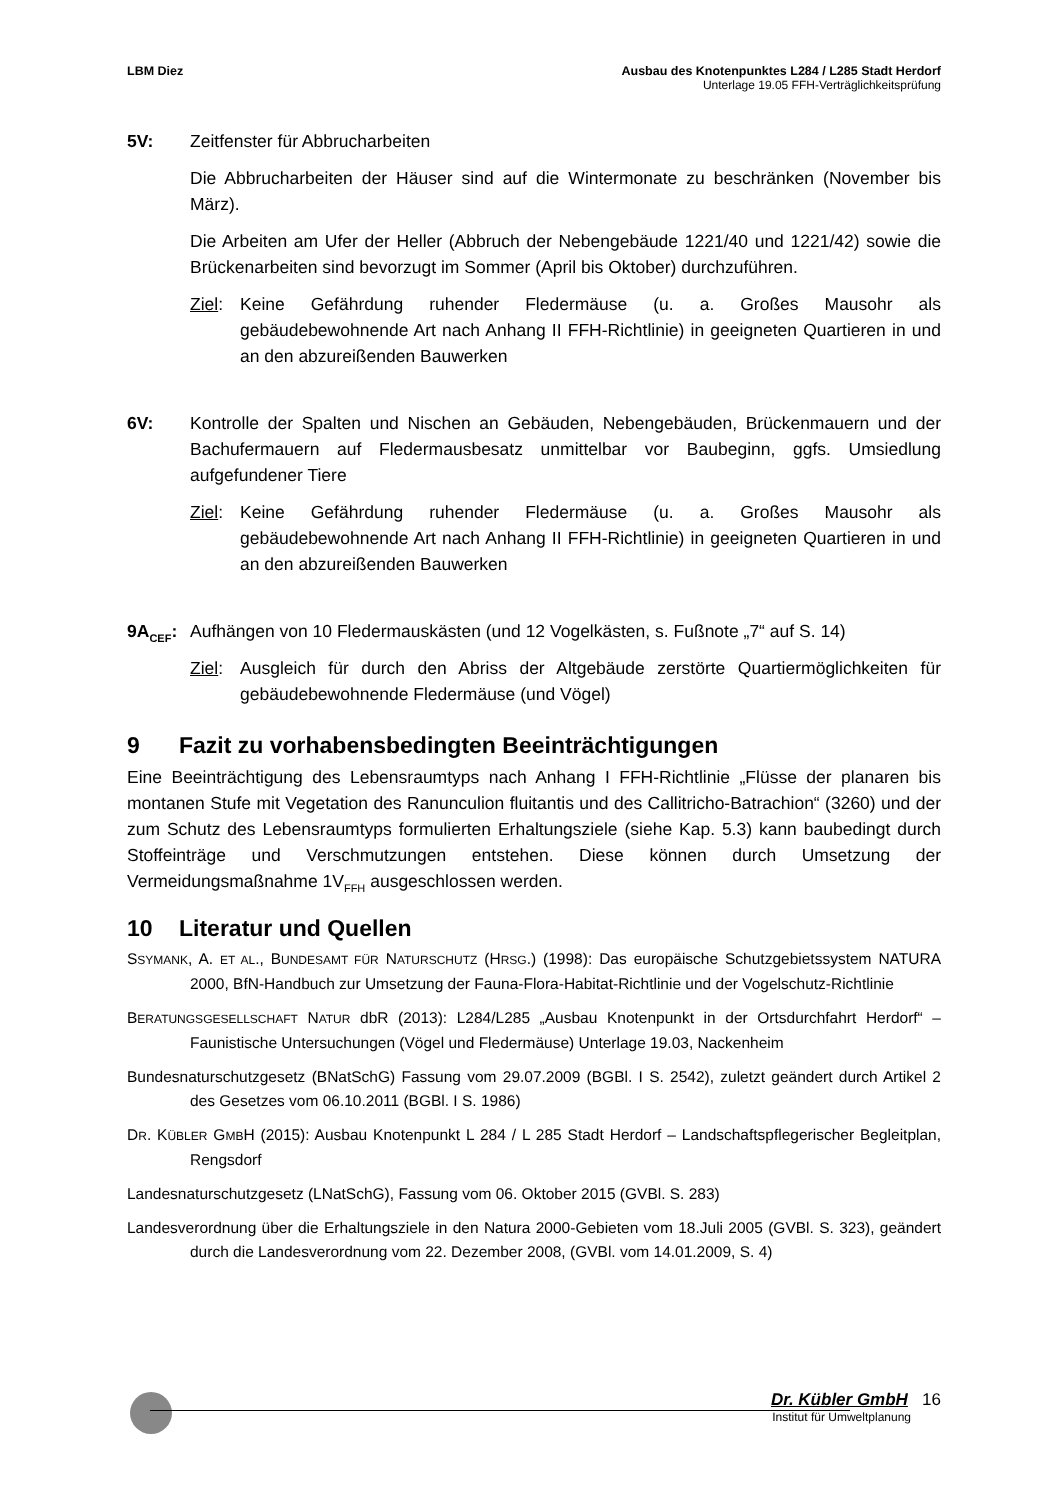LBM Diez Ausbau des Knotenpunktes L284 / L285 Stadt Herdorf
Unterlage 19.05 FFH-Verträglichkeitsprüfung
5V: Zeitfenster für Abbrucharbeiten
Die Abbrucharbeiten der Häuser sind auf die Wintermonate zu beschränken (November bis März).
Die Arbeiten am Ufer der Heller (Abbruch der Nebengebäude 1221/40 und 1221/42) sowie die Brückenarbeiten sind bevorzugt im Sommer (April bis Oktober) durchzuführen.
Ziel:
Keine Gefährdung ruhender Fledermäuse (u. a. Großes Mausohr als gebäudebewohnende Art nach Anhang II FFH-Richtlinie) in geeigneten Quartieren in und an den abzureißenden Bauwerken
6V: Kontrolle der Spalten und Nischen an Gebäuden, Nebengebäuden, Brückenmauern und der Bachufermauern auf Fledermausbesatz unmittelbar vor Baubeginn, ggfs. Umsiedlung aufgefundener Tiere
Ziel:
Keine Gefährdung ruhender Fledermäuse (u. a. Großes Mausohr als gebäudebewohnende Art nach Anhang II FFH-Richtlinie) in geeigneten Quartieren in und an den abzureißenden Bauwerken
9A<sub>CEF</sub>: Aufhängen von 10 Fledermauskästen (und 12 Vogelkästen, s. Fußnote „7“ auf S. 14)
Ziel:
Ausgleich für durch den Abriss der Altgebäude zerstörte Quartiermöglichkeiten für gebäudebewohnende Fledermäuse (und Vögel)
9 Fazit zu vorhabensbedingten Beeinträchtigungen
Eine Beeinträchtigung des Lebensraumtyps nach Anhang I FFH-Richtlinie „Flüsse der planaren bis montanen Stufe mit Vegetation des Ranunculion fluitantis und des Callitricho-Batrachion“ (3260) und der zum Schutz des Lebensraumtyps formulierten Erhaltungsziele (siehe Kap. 5.3) kann baubedingt durch Stoffeinträge und Verschmutzungen entstehen. Diese können durch Umsetzung der Vermeidungsmaßnahme 1V<sub>FFH</sub> ausgeschlossen werden.
10 Literatur und Quellen
SSYMANK, A. ET AL., BUNDESAMT FÜR NATURSCHUTZ (HRSG.) (1998): Das europäische Schutzgebietssystem NATURA 2000, BfN-Handbuch zur Umsetzung der Fauna-Flora-Habitat-Richtlinie und der Vogelschutz-Richtlinie
BERATUNGSGESELLSCHAFT NATUR dbR (2013): L284/L285 „Ausbau Knotenpunkt in der Ortsdurchfahrt Herdorf“ – Faunistische Untersuchungen (Vögel und Fledermäuse) Unterlage 19.03, Nackenheim
Bundesnaturschutzgesetz (BNatSchG) Fassung vom 29.07.2009 (BGBl. I S. 2542), zuletzt geändert durch Artikel 2 des Gesetzes vom 06.10.2011 (BGBl. I S. 1986)
DR. KÜBLER GMBH (2015): Ausbau Knotenpunkt L 284 / L 285 Stadt Herdorf – Landschaftspflegerischer Begleitplan, Rengsdorf
Landesnaturschutzgesetz (LNatSchG), Fassung vom 06. Oktober 2015 (GVBl. S. 283)
Landesverordnung über die Erhaltungsziele in den Natura 2000-Gebieten vom 18.Juli 2005 (GVBl. S. 323), geändert durch die Landesverordnung vom 22. Dezember 2008, (GVBl. vom 14.01.2009, S. 4)
Dr. Kübler GmbH 16
Institut für Umweltplanung